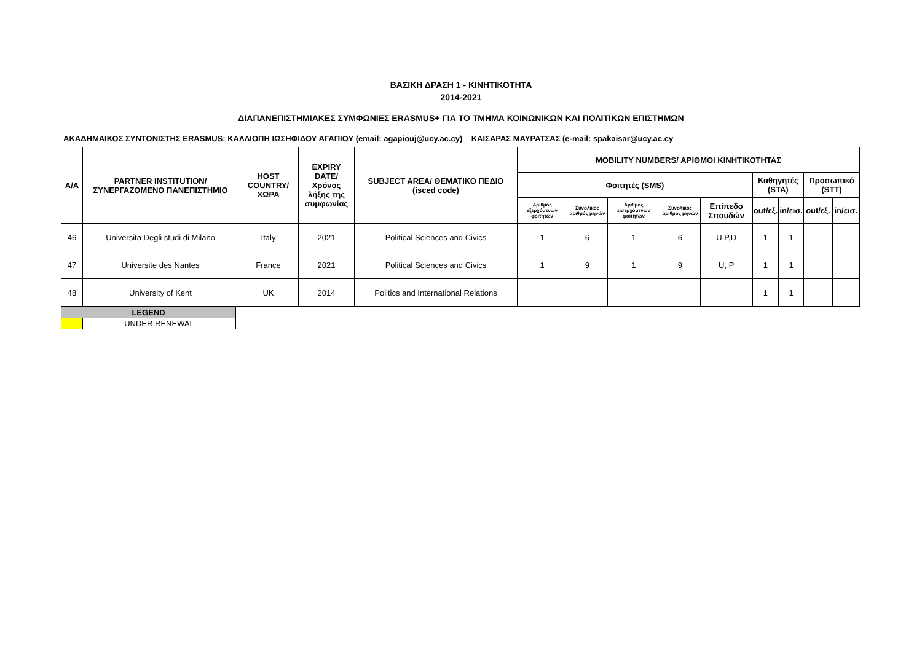ΒΑΣΙΚΗ ΔΡΑΣΗ 1 - ΚΙΝΗΤΙΚΟΤΗΤΑ
2014-2021
ΔΙΑΠΑΝΕΠΙΣΤΗΜΙΑΚΕΣ ΣΥΜΦΩΝΙΕΣ ERASMUS+ ΓΙΑ ΤΟ ΤΜΗΜΑ ΚΟΙΝΩΝΙΚΩΝ ΚΑΙ ΠΟΛΙΤΙΚΩΝ ΕΠΙΣΤΗΜΩΝ
ΑΚΑΔΗΜΑΙΚΟΣ ΣΥΝΤΟΝΙΣΤΗΣ ERASMUS: ΚΑΛΛΙΟΠΗ ΙΩΣΗΦΙΔΟΥ ΑΓΑΠΙΟΥ (email: agapiouj@ucy.ac.cy) ΚΑΙΣΑΡΑΣ ΜΑΥΡΑΤΣΑΣ (e-mail: spakaisar@ucy.ac.cy
| Α/Α | PARTNER INSTITUTION/ ΣΥΝΕΡΓΑΖΟΜΕΝΟ ΠΑΝΕΠΙΣΤΗΜΙΟ | HOST COUNTRY/ ΧΩΡΑ | EXPIRY DATE/ Χρόνος λήξης της συμφωνίας | SUBJECT AREA/ ΘΕΜΑΤΙΚΟ ΠΕΔΙΟ (isced code) | MOBILITY NUMBERS/ ΑΡΙΘΜΟΙ ΚΙΝΗΤΙΚΟΤΗΤΑΣ | | | | | | | | |
| --- | --- | --- | --- | --- | --- | --- | --- | --- | --- | --- | --- | --- | --- |
| | | | | | Φοιτητές (SMS) | | | | | Καθηγητές (STA) | | Προσωπικό (STT) | |
| | | | | | Αριθμός εξερχόμενων φοιτητών | Συνολικός αριθμός μηνών | Αριθμός εισερχόμενων φοιτητών | Συνολικός αριθμός μηνών | Επίπεδο Σπουδών | out/εξ. | in/εισ. | out/εξ. | in/εισ. |
| 46 | Universita Degli studi di Milano | Italy | 2021 | Political Sciences and Civics | 1 | 6 | 1 | 6 | U,P,D | 1 | 1 | | |
| 47 | Universite des Nantes | France | 2021 | Political Sciences and Civics | 1 | 9 | 1 | 9 | U, P | 1 | 1 | | |
| 48 | University of Kent | UK | 2014 | Politics and International Relations | | | | | | 1 | 1 | | |
| LEGEND | |
| --- | --- |
| | UNDER RENEWAL |